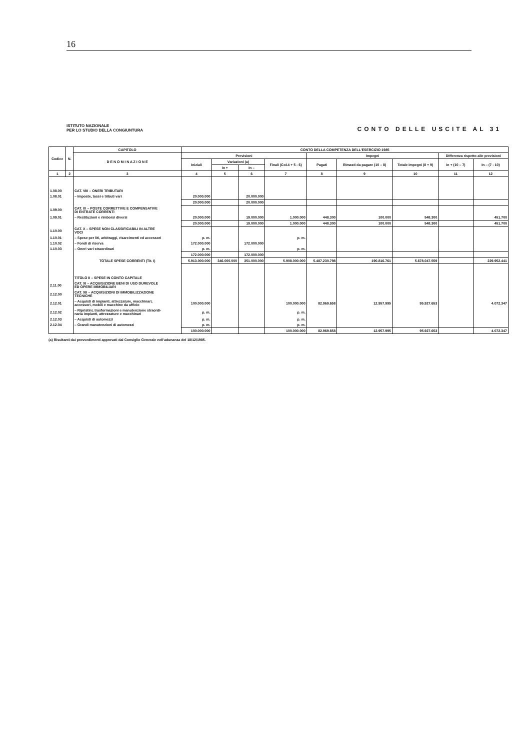16
ISTITUTO NAZIONALE
PER LO STUDIO DELLA CONGIUNTURA
CONTO DELLE USCITE AL 31
| Codice | N. | CAPITOLO | CONTO DELLA COMPETENZA DELL'ESERCIZIO 1985 | | | | | | | | |
| --- | --- | --- | --- | --- | --- | --- | --- | --- | --- | --- | --- |
| | | D E N O M I N A Z I O N E | Previsioni | | | | Impegni | | | Differenza rispetto alle previsioni | |
| | | | Iniziali | Variazioni (a) | | Finali (Col.4 + 5 - 6) | Pagati | Rimasti da pagare (10 – 8) | Totale impegni (8 + 9) | in + (10 – 7) | In – (7 - 10) |
| | | | | In + | In – | | | | | | |
| 1 | 2 | 3 | 4 | 5 | 6 | 7 | 8 | 9 | 10 | 11 | 12 |
| 1.08.00 | | CAT. VIII – ONERI TRIBUTARI | | | | | | | | | |
| 1.08.01 | | – Imposte, tassi e tributi vari | 20.000.000 | | 20.000.000 | | | | | | |
| | | | 20.000.000 | | 20.000.000 | | | | | | |
| 1.09.00 | | CAT. IX – POSTE CORRETTIVE E COMPENSATIVE DI ENTRATE CORRENTI | | | | | | | | | |
| 1.09.01 | | – Restituzioni e rimborsi diversi | 20.000.000 | | 19.000.000 | 1.000.000 | 448.300 | 100.000 | 548.300 | | 451.700 |
| | | | 20.000.000 | | 19.000.000 | 1.000.000 | 448.300 | 100.000 | 548.300 | | 451.700 |
| 1.10.00 | | CAT. X – SPESE NON CLASSIFICABILI IN ALTRE VOCI | | | | | | | | | |
| 1.10.01 | | – Spese per liti, arbitraggi, risarcimenti ed accessori | p. m. | | | p. m. | | | | | |
| 1.10.02 | | – Fondi di riserva | 172.000.000 | | 172.000.000 | | | | | | |
| 1.10.03 | | – Oneri vari straordinari | p. m. | | | p. m. | | | | | |
| | | | 172.000.000 | | 172.000.000 | | | | | | |
| | | TOTALE SPESE CORRENTI (Tit. I) | 5.913.000.000 | 346.000.000 | 351.000.000 | 5.908.000.000 | 5.487.230.798 | 190.816.761 | 5.678.047.559 | | 229.952.441 |
| | | TITOLO II – SPESE IN CONTO CAPITALE | | | | | | | | | |
| 2.11.00 | | CAT. XI – ACQUISIZIONE BENI DI USO DUREVOLE ED OPERE IMMOBILIARI | | | | | | | | | |
| 2.12.00 | | CAT. XII – ACQUISIZIONI DI IMMOBILIZZAZIONE TECNICHE | | | | | | | | | |
| 2.12.01 | | – Acquisti di impianti, attrezzature, macchinari, accessori, mobili e macchine da ufficio | 100.000.000 | | | 100.000.000 | 82.969.658 | 12.957.995 | 95.927.653 | | 4.072.347 |
| 2.12.02 | | – Ripristini, trasformazioni e manutenzione straordi- naria impianti, attrezzature e macchinari | p. m. | | | p. m. | | | | | |
| 2.12.03 | | – Acquisti di automezzi | p. m. | | | p. m. | | | | | |
| 2.12.04 | | – Grandi manutenzioni di automezzi | p. m. | | | p. m. | | | | | |
| | | | 100.000.000 | | | 100.000.000 | 82.969.658 | 12.957.995 | 95.927.653 | | 4.072.347 |
(a) Risultanti dai provvedimenti approvati dal Consiglio Generale nell'adunanza del 18/12/1985.